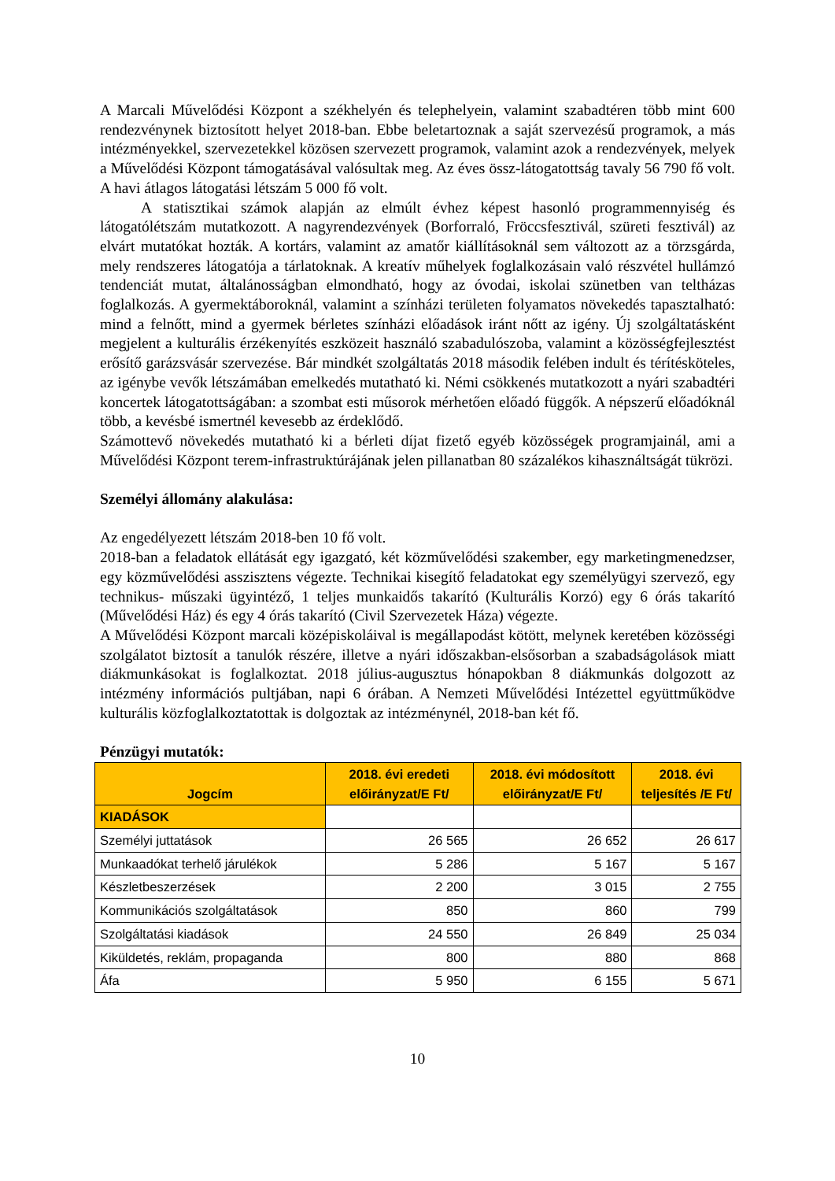A Marcali Művelődési Központ a székhelyén és telephelyein, valamint szabadtéren több mint 600 rendezvénynek biztosított helyet 2018-ban. Ebbe beletartoznak a saját szervezésű programok, a más intézményekkel, szervezetekkel közösen szervezett programok, valamint azok a rendezvények, melyek a Művelődési Központ támogatásával valósultak meg. Az éves össz-látogatottság tavaly 56 790 fő volt. A havi átlagos látogatási létszám 5 000 fő volt.
A statisztikai számok alapján az elmúlt évhez képest hasonló programmennyiség és látogatólétszám mutatkozott. A nagyrendezvények (Borforraló, Fröccsfesztivál, szüreti fesztivál) az elvárt mutatókat hozták. A kortárs, valamint az amatőr kiállításoknál sem változott az a törzsgárda, mely rendszeres látogatója a tárlatoknak. A kreatív műhelyek foglalkozásain való részvétel hullámzó tendenciát mutat, általánosságban elmondható, hogy az óvodai, iskolai szünetben van teltházas foglalkozás. A gyermektáboroknál, valamint a színházi területen folyamatos növekedés tapasztalható: mind a felnőtt, mind a gyermek bérletes színházi előadások iránt nőtt az igény. Új szolgáltatásként megjelent a kulturális érzékenyítés eszközeit használó szabadulószoba, valamint a közösségfejlesztést erősítő garázsvásár szervezése. Bár mindkét szolgáltatás 2018 második felében indult és térítésköteles, az igénybe vevők létszámában emelkedés mutatható ki. Némi csökkenés mutatkozott a nyári szabadtéri koncertek látogatottságában: a szombat esti műsorok mérhetően előadó függők. A népszerű előadóknál több, a kevésbé ismertnél kevesebb az érdeklődő.
Számottevő növekedés mutatható ki a bérleti díjat fizető egyéb közösségek programjainál, ami a Művelődési Központ terem-infrastruktúrájának jelen pillanatban 80 százalékos kihasználtságát tükrözi.
Személyi állomány alakulása:
Az engedélyezett létszám 2018-ben 10 fő volt.
2018-ban a feladatok ellátását egy igazgató, két közművelődési szakember, egy marketingmenedzser, egy közművelődési asszisztens végezte. Technikai kisegítő feladatokat egy személyügyi szervező, egy technikus- műszaki ügyintéző, 1 teljes munkaidős takarító (Kulturális Korzó) egy 6 órás takarító (Művelődési Ház) és egy 4 órás takarító (Civil Szervezetek Háza) végezte.
A Művelődési Központ marcali középiskoláival is megállapodást kötött, melynek keretében közösségi szolgálatot biztosít a tanulók részére, illetve a nyári időszakban-elsősorban a szabadságolások miatt diákmunkásokat is foglalkoztat. 2018 július-augusztus hónapokban 8 diákmunkás dolgozott az intézmény információs pultjában, napi 6 órában. A Nemzeti Művelődési Intézettel együttműködve kulturális közfoglalkoztatottak is dolgoztak az intézménynél, 2018-ban két fő.
Pénzügyi mutatók:
| Jogcím | 2018. évi eredeti előirányzat/E Ft/ | 2018. évi módosított előirányzat/E Ft/ | 2018. évi teljesítés /E Ft/ |
| --- | --- | --- | --- |
| KIADÁSOK | | | |
| Személyi juttatások | 26 565 | 26 652 | 26 617 |
| Munkaadókat terhelő járulékok | 5 286 | 5 167 | 5 167 |
| Készletbeszerzések | 2 200 | 3 015 | 2 755 |
| Kommunikációs szolgáltatások | 850 | 860 | 799 |
| Szolgáltatási kiadások | 24 550 | 26 849 | 25 034 |
| Kiküldetés, reklám, propaganda | 800 | 880 | 868 |
| Áfa | 5 950 | 6 155 | 5 671 |
10